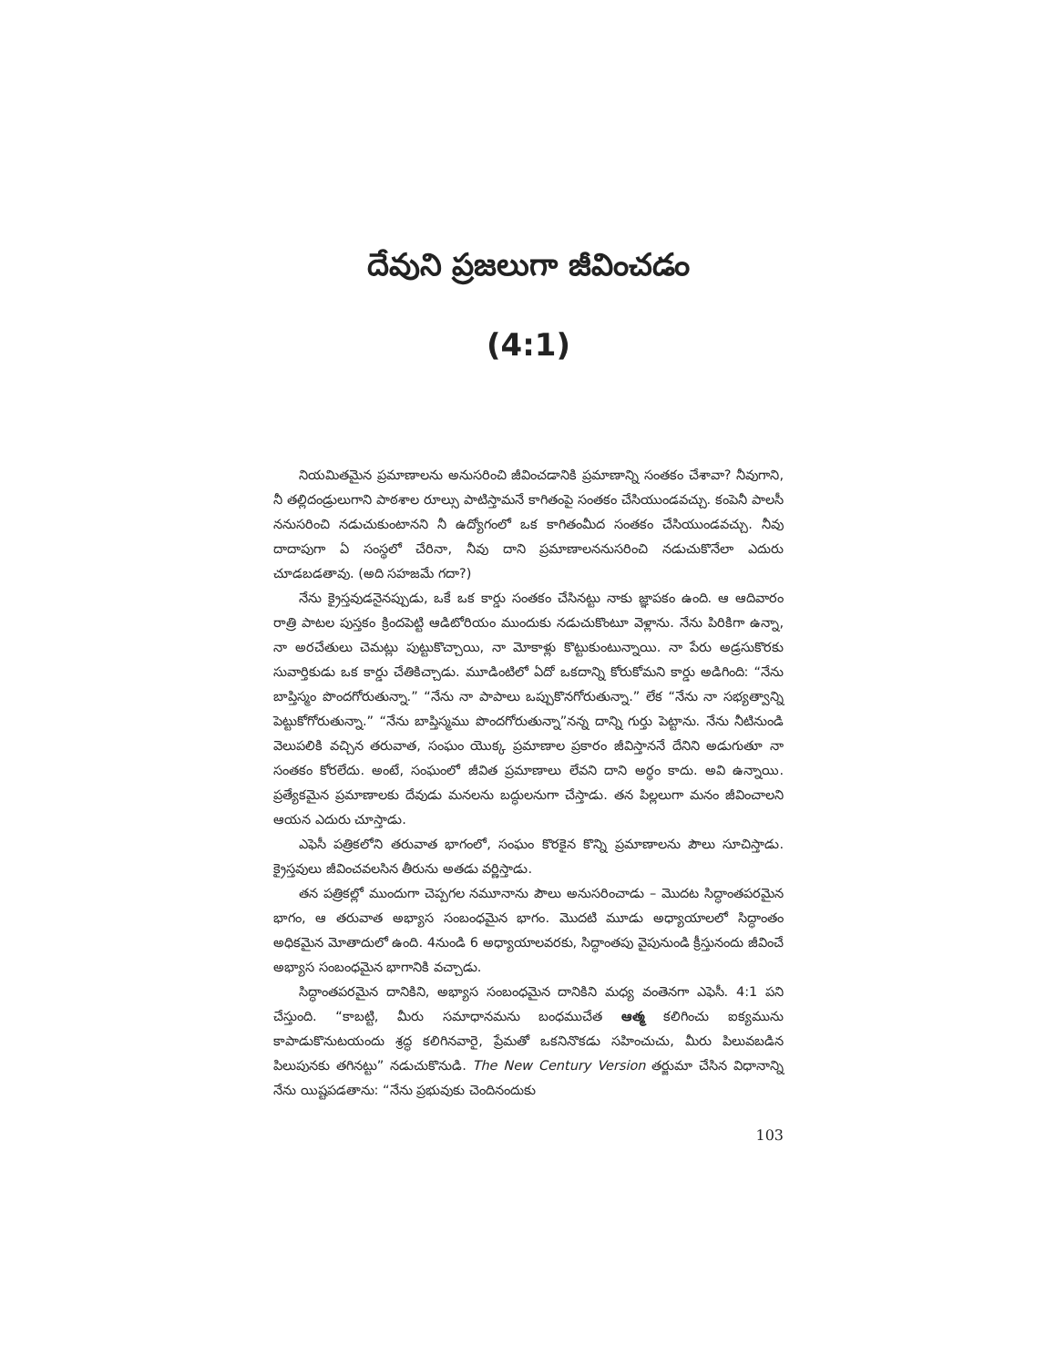దేవుని ప్రజలుగా జీవించడం
(4:1)
నియమితమైన ప్రమాణాలను అనుసరించి జీవించడానికి ప్రమాణాన్ని సంతకం చేశావా? నీవుగాని, నీ తల్లిదండ్రులుగాని పాఠశాల రూల్సు పాటిస్తామనే కాగితంపై సంతకం చేసియుండవచ్చు. కంపెనీ పాలసీ ననుసరించి నడుచుకుంటానని నీ ఉద్యోగంలో ఒక కాగితంమీద సంతకం చేసియుండవచ్చు. నీవు దాదాపుగా ఏ సంస్థలో చేరినా, నీవు దాని ప్రమాణాలననుసరించి నడుచుకొనేలా ఎదురు చూడబడతావు. (అది సహజమే గదా?)
నేను క్రైస్తవుడనైనప్పుడు, ఒకే ఒక కార్డు సంతకం చేసినట్టు నాకు జ్ఞాపకం ఉంది. ఆ ఆదివారం రాత్రి పాటల పుస్తకం క్రిందపెట్టి ఆడిటోరియం ముందుకు నడుచుకొంటూ వెళ్లాను. నేను పిరికిగా ఉన్నా, నా అరచేతులు చెమట్లు పుట్టుకొచ్చాయి, నా మోకాళ్లు కొట్టుకుంటున్నాయి. నా పేరు అడ్రసుకొరకు సువార్తికుడు ఒక కార్డు చేతికిచ్చాడు. మూడింటిలో ఏదో ఒకదాన్ని కోరుకోమని కార్డు అడిగింది: “నేను బాప్తిస్మం పొందగోరుతున్నా.” “నేను నా పాపాలు ఒప్పుకొనగోరుతున్నా.” లేక “నేను నా సభ్యత్వాన్ని పెట్టుకోగోరుతున్నా.” “నేను బాప్తిస్మము పొందగోరుతున్నా”నన్న దాన్ని గుర్తు పెట్టాను. నేను నీటినుండి వెలుపలికి వచ్చిన తరువాత, సంఘం యొక్క ప్రమాణాల ప్రకారం జీవిస్తాననే దేనిని అడుగుతూ నా సంతకం కోరలేదు. అంటే, సంఘంలో జీవిత ప్రమాణాలు లేవని దాని అర్థం కాదు. అవి ఉన్నాయి. ప్రత్యేకమైన ప్రమాణాలకు దేవుడు మనలను బద్ధులనుగా చేస్తాడు. తన పిల్లలుగా మనం జీవించాలని ఆయన ఎదురు చూస్తాడు.
ఎఫెసీ పత్రికలోని తరువాత భాగంలో, సంఘం కొరకైన కొన్ని ప్రమాణాలను పౌలు సూచిస్తాడు. క్రైస్తవులు జీవించవలసిన తీరును అతడు వర్ణిస్తాడు.
తన పత్రికల్లో ముందుగా చెప్పగల నమూనాను పౌలు అనుసరించాడు – మొదట సిద్ధాంతపరమైన భాగం, ఆ తరువాత అభ్యాస సంబంధమైన భాగం. మొదటి మూడు అధ్యాయాలలో సిద్ధాంతం అధికమైన మోతాదులో ఉంది. 4నుండి 6 అధ్యాయాలవరకు, సిద్ధాంతపు వైపునుండి క్రీస్తునందు జీవించే అభ్యాస సంబంధమైన భాగానికి వచ్చాడు.
సిద్ధాంతపరమైన దానికిని, అభ్యాస సంబంధమైన దానికిని మధ్య వంతెనగా ఎఫెసీ. 4:1 పని చేస్తుంది. “కాబట్టి, మీరు సమాధానమను బంధముచేత ఆత్మ కలిగించు ఐక్యమును కాపాడుకొనుటయందు శ్రద్ధ కలిగినవారై, ప్రేమతో ఒకనినొకడు సహించుచు, మీరు పిలువబడిన పిలుపునకు తగినట్టు” నడుచుకొనుడి. The New Century Version తర్జుమా చేసిన విధానాన్ని నేను యిష్టపడతాను: “నేను ప్రభువుకు చెందినందుకు
103